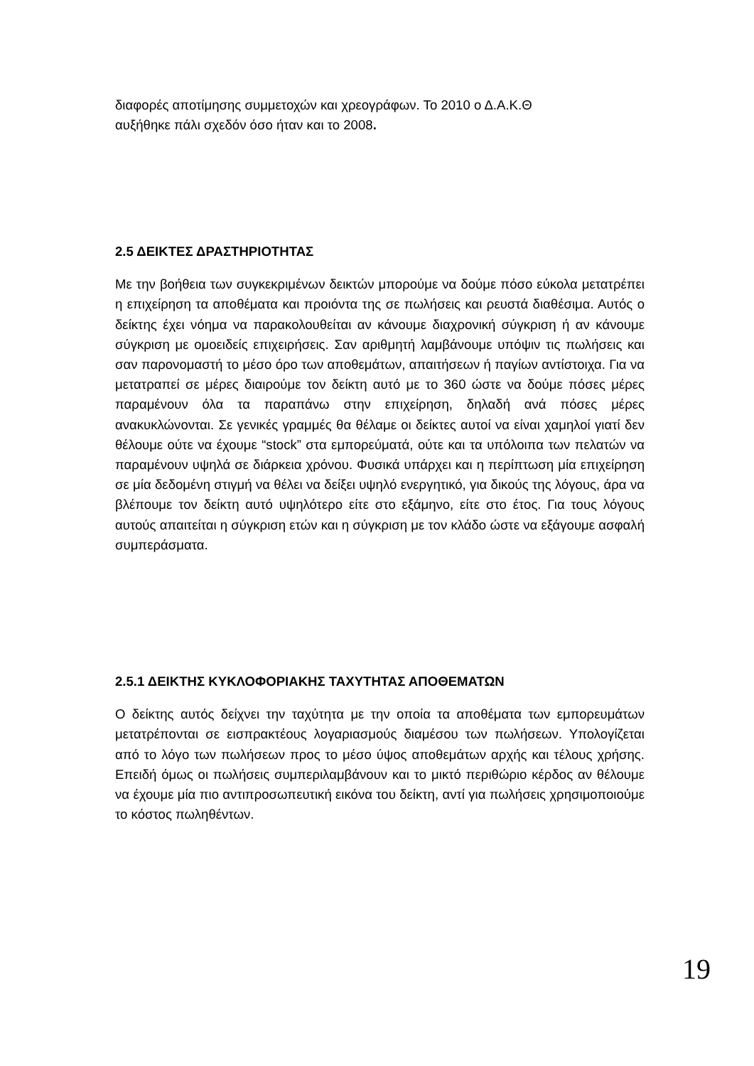διαφορές αποτίμησης συμμετοχών και χρεογράφων. Το 2010 ο Δ.Α.Κ.Θ
αυξήθηκε πάλι σχεδόν όσο ήταν και το 2008.
2.5 ΔΕΙΚΤΕΣ ΔΡΑΣΤΗΡΙΟΤΗΤΑΣ
Με την βοήθεια των συγκεκριμένων δεικτών μπορούμε να δούμε πόσο εύκολα μετατρέπει η επιχείρηση τα αποθέματα και προιόντα της σε πωλήσεις και ρευστά διαθέσιμα. Αυτός ο δείκτης έχει νόημα να παρακολουθείται αν κάνουμε διαχρονική σύγκριση ή αν κάνουμε σύγκριση με ομοειδείς επιχειρήσεις. Σαν αριθμητή λαμβάνουμε υπόψιν τις πωλήσεις και σαν παρονομαστή το μέσο όρο των αποθεμάτων, απαιτήσεων ή παγίων αντίστοιχα. Για να μετατραπεί σε μέρες διαιρούμε τον δείκτη αυτό με το 360 ώστε να δούμε πόσες μέρες παραμένουν όλα τα παραπάνω στην επιχείρηση, δηλαδή ανά πόσες μέρες ανακυκλώνονται. Σε γενικές γραμμές θα θέλαμε οι δείκτες αυτοί να είναι χαμηλοί γιατί δεν θέλουμε ούτε να έχουμε “stock” στα εμπορεύματά, ούτε και τα υπόλοιπα των πελατών να παραμένουν υψηλά σε διάρκεια χρόνου. Φυσικά υπάρχει και η περίπτωση μία επιχείρηση σε μία δεδομένη στιγμή να θέλει να δείξει υψηλό ενεργητικό, για δικούς της λόγους, άρα να βλέπουμε τον δείκτη αυτό υψηλότερο είτε στο εξάμηνο, είτε στο έτος. Για τους λόγους αυτούς απαιτείται η σύγκριση ετών και η σύγκριση με τον κλάδο ώστε να εξάγουμε ασφαλή συμπεράσματα.
2.5.1 ΔΕΙΚΤΗΣ ΚΥΚΛΟΦΟΡΙΑΚΗΣ ΤΑΧΥΤΗΤΑΣ ΑΠΟΘΕΜΑΤΩΝ
Ο δείκτης αυτός δείχνει την ταχύτητα με την οποία τα αποθέματα των εμπορευμάτων μετατρέπονται σε εισπρακτέους λογαριασμούς διαμέσου των πωλήσεων. Υπολογίζεται από το λόγο των πωλήσεων προς το μέσο ύψος αποθεμάτων αρχής και τέλους χρήσης. Επειδή όμως οι πωλήσεις συμπεριλαμβάνουν και το μικτό περιθώριο κέρδος αν θέλουμε να έχουμε μία πιο αντιπροσωπευτική εικόνα του δείκτη, αντί για πωλήσεις χρησιμοποιούμε το κόστος πωληθέντων.
19